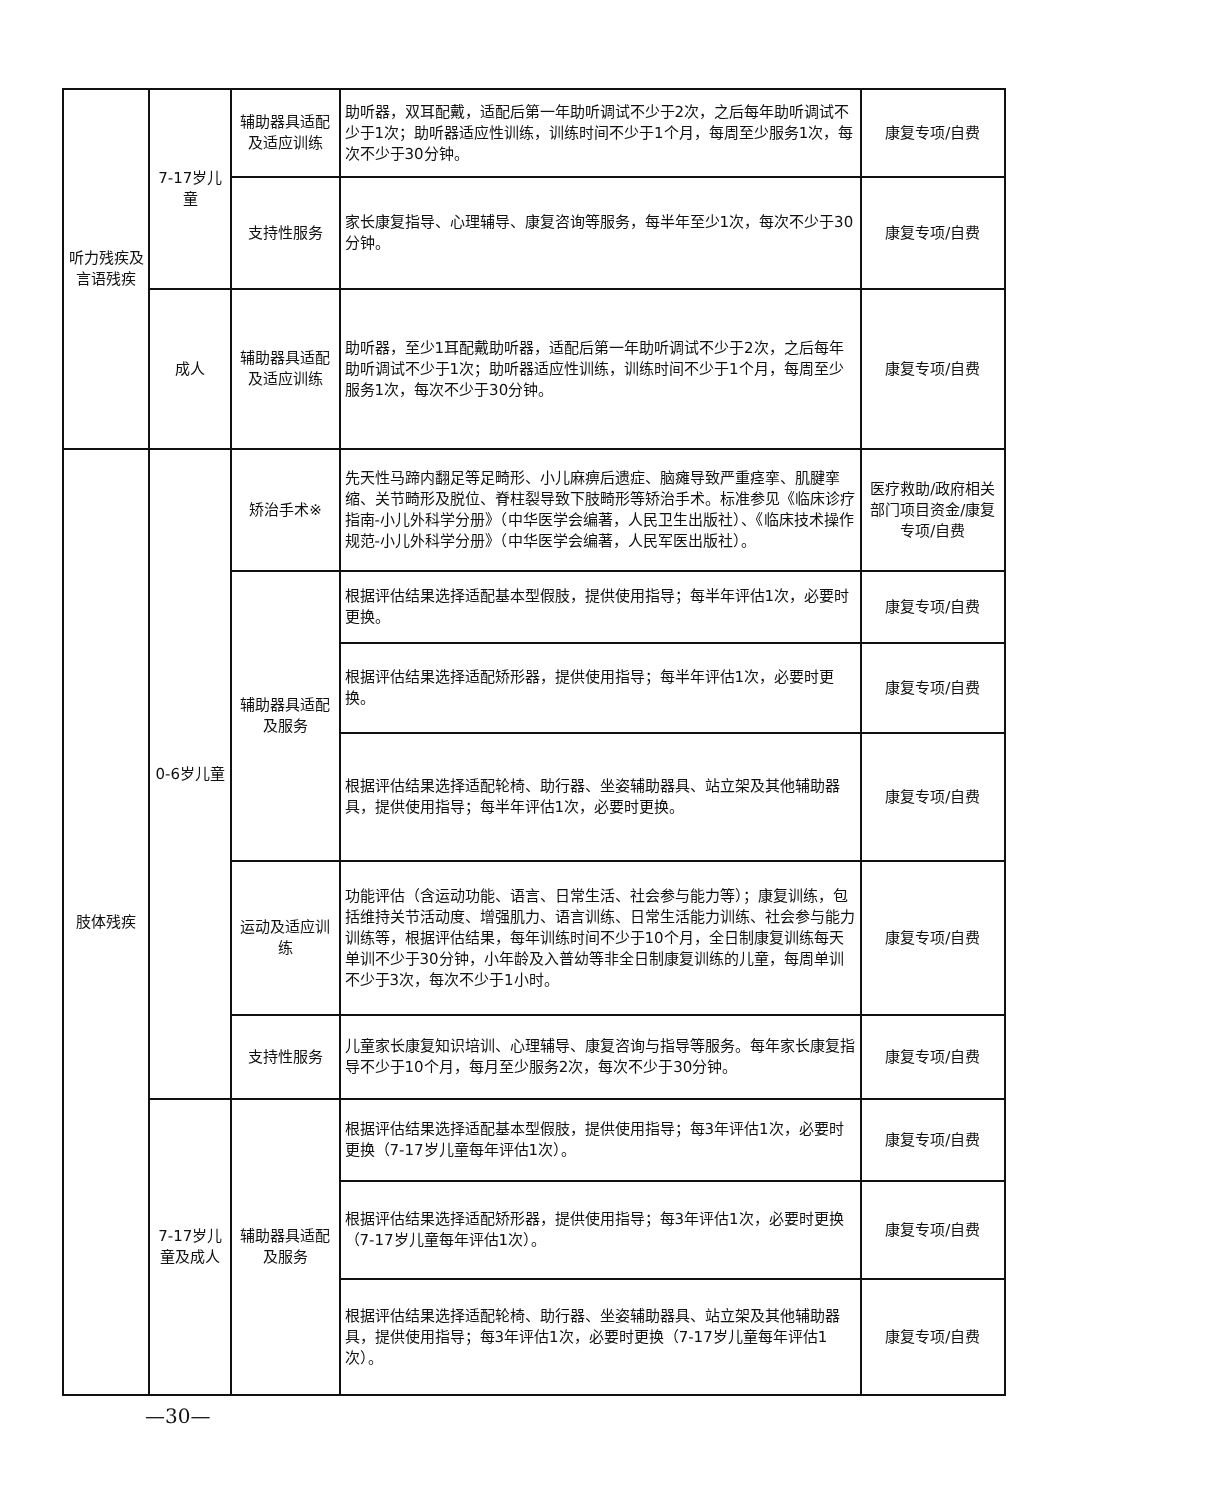| 听力残疾及言语残疾 | 7-17岁儿童 | 辅助器具适配及适应训练 | 助听器，双耳配戴，适配后第一年助听调试不少于2次，之后每年助听调试不少于1次；助听器适应性训练，训练时间不少于1个月，每周至少服务1次，每次不少于30分钟。 | 康复专项/自费 |
| | | 支持性服务 | 家长康复指导、心理辅导、康复咨询等服务，每半年至少1次，每次不少于30分钟。 | 康复专项/自费 |
| | 成人 | 辅助器具适配及适应训练 | 助听器，至少1耳配戴助听器，适配后第一年助听调试不少于2次，之后每年助听调试不少于1次；助听器适应性训练，训练时间不少于1个月，每周至少服务1次，每次不少于30分钟。 | 康复专项/自费 |
| 肢体残疾 | 0-6岁儿童 | 矫治手术※ | 先天性马蹄内翻足等足畸形、小儿麻痹后遗症、脑瘫导致严重痉挛、肌腱挛缩、关节畸形及脱位、脊柱裂导致下肢畸形等矫治手术。标准参见《临床诊疗指南-小儿外科学分册》（中华医学会编著，人民卫生出版社）、《临床技术操作规范-小儿外科学分册》（中华医学会编著，人民军医出版社）。 | 医疗救助/政府相关部门项目资金/康复专项/自费 |
| | | 辅助器具适配及服务 | 根据评估结果选择适配基本型假肢，提供使用指导；每半年评估1次，必要时更换。 | 康复专项/自费 |
| | | | 根据评估结果选择适配矫形器，提供使用指导；每半年评估1次，必要时更换。 | 康复专项/自费 |
| | | | 根据评估结果选择适配轮椅、助行器、坐姿辅助器具、站立架及其他辅助器具，提供使用指导；每半年评估1次，必要时更换。 | 康复专项/自费 |
| | | 运动及适应训练 | 功能评估（含运动功能、语言、日常生活、社会参与能力等）；康复训练，包括维持关节活动度、增强肌力、语言训练、日常生活能力训练、社会参与能力训练等，根据评估结果，每年训练时间不少于10个月，全日制康复训练每天单训不少于30分钟，小年龄及入普幼等非全日制康复训练的儿童，每周单训不少于3次，每次不少于1小时。 | 康复专项/自费 |
| | | 支持性服务 | 儿童家长康复知识培训、心理辅导、康复咨询与指导等服务。每年家长康复指导不少于10个月，每月至少服务2次，每次不少于30分钟。 | 康复专项/自费 |
| | 7-17岁儿童及成人 | 辅助器具适配及服务 | 根据评估结果选择适配基本型假肢，提供使用指导；每3年评估1次，必要时更换（7-17岁儿童每年评估1次）。 | 康复专项/自费 |
| | | | 根据评估结果选择适配矫形器，提供使用指导；每3年评估1次，必要时更换（7-17岁儿童每年评估1次）。 | 康复专项/自费 |
| | | | 根据评估结果选择适配轮椅、助行器、坐姿辅助器具、站立架及其他辅助器具，提供使用指导；每3年评估1次，必要时更换（7-17岁儿童每年评估1次）。 | 康复专项/自费 |
—30—